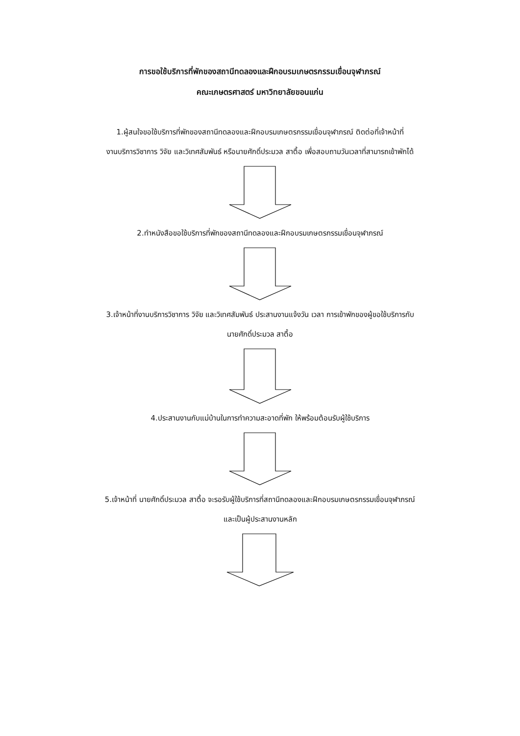การขอใช้บริการที่พักของสถานีทดลองและฝึกอบรมเกษตรกรรมเขื่อนจุฬาภรณ์
คณะเกษตรศาสตร์ มหาวิทยาลัยขอนแก่น
1.ผู้สนใจขอใช้บริการที่พักของสถานีทดลองและฝึกอบรมเกษตรกรรมเขื่อนจุฬาภรณ์ ติดต่อที่เจ้าหน้าที่
งานบริการวิชาการ วิจัย และวิเทศสัมพันธ์ หรือนายศักดิ์ประมวล สาตื้อ เพื่อสอบถามวันเวลาที่สามารถเข้าพักได้
2.ทำหนังสือขอใช้บริการที่พักของสถานีทดลองและฝึกอบรมเกษตรกรรมเขื่อนจุฬาภรณ์
3.เจ้าหน้าที่งานบริการวิชาการ วิจัย และวิเทศสัมพันธ์ ประสานงานแจ้งวัน เวลา การเข้าพักของผู้ขอใช้บริการกับ
นายศักดิ์ประมวล สาตื้อ
4.ประสานงานกับแม่บ้านในการทำความสะอาดที่พัก ให้พร้อมต้อนรับผู้ใช้บริการ
5.เจ้าหน้าที่ นายศักดิ์ประมวล สาตื้อ จะรอรับผู้ใช้บริการที่สถานีทดลองและฝึกอบรมเกษตรกรรมเขื่อนจุฬาภรณ์
และเป็นผู้ประสานงานหลัก